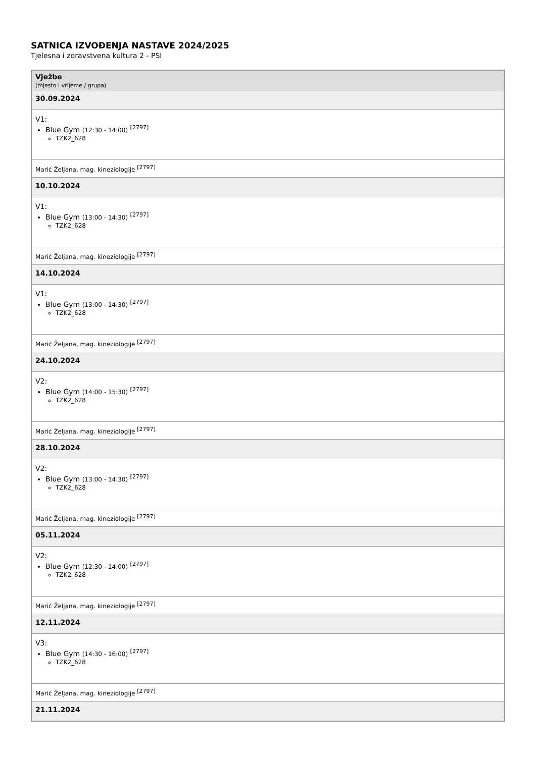SATNICA IZVOĐENJA NASTAVE 2024/2025
Tjelesna i zdravstvena kultura 2 - PSI
| Vježbe (mjesto i vrijeme / grupa) |
| --- |
| 30.09.2024 |
| V1: Blue Gym (12:30 - 14:00) <sup>[2797]</sup> TZK2_628 |
| Marić Željana, mag. kineziologije <sup>[2797]</sup> |
| 10.10.2024 |
| V1: Blue Gym (13:00 - 14:30) <sup>[2797]</sup> TZK2_628 |
| Marić Željana, mag. kineziologije <sup>[2797]</sup> |
| 14.10.2024 |
| V1: Blue Gym (13:00 - 14:30) <sup>[2797]</sup> TZK2_628 |
| Marić Željana, mag. kineziologije <sup>[2797]</sup> |
| 24.10.2024 |
| V2: Blue Gym (14:00 - 15:30) <sup>[2797]</sup> TZK2_628 |
| Marić Željana, mag. kineziologije <sup>[2797]</sup> |
| 28.10.2024 |
| V2: Blue Gym (13:00 - 14:30) <sup>[2797]</sup> TZK2_628 |
| Marić Željana, mag. kineziologije <sup>[2797]</sup> |
| 05.11.2024 |
| V2: Blue Gym (12:30 - 14:00) <sup>[2797]</sup> TZK2_628 |
| Marić Željana, mag. kineziologije <sup>[2797]</sup> |
| 12.11.2024 |
| V3: Blue Gym (14:30 - 16:00) <sup>[2797]</sup> TZK2_628 |
| Marić Željana, mag. kineziologije <sup>[2797]</sup> |
| 21.11.2024 |